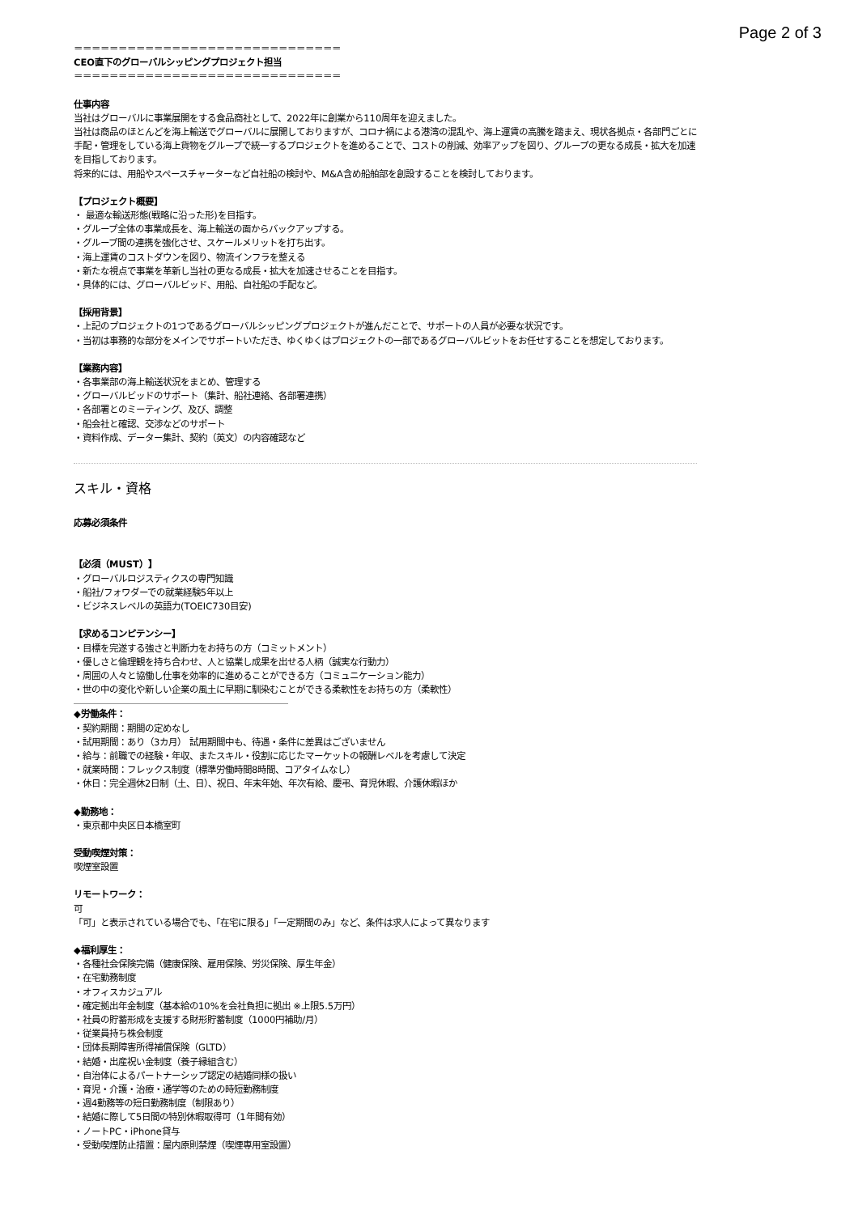Page 2 of 3
＝＝＝＝＝＝＝＝＝＝＝＝＝＝＝＝＝＝＝＝＝＝＝＝＝＝＝＝＝＝
CEO直下のグローバルシッピングプロジェクト担当
＝＝＝＝＝＝＝＝＝＝＝＝＝＝＝＝＝＝＝＝＝＝＝＝＝＝＝＝＝＝
仕事内容
当社はグローバルに事業展開をする食品商社として、2022年に創業から110周年を迎えました。
当社は商品のほとんどを海上輸送でグローバルに展開しておりますが、コロナ禍による港湾の混乱や、海上運賃の高騰を踏まえ、現状各拠点・各部門ごとに手配・管理をしている海上貨物をグループで統一するプロジェクトを進めることで、コストの削減、効率アップを図り、グループの更なる成長・拡大を加速を目指しております。
将来的には、用船やスペースチャーターなど自社船の検討や、M&A含め船舶部を創設することを検討しております。
【プロジェクト概要】
・ 最適な輸送形態(戦略に沿った形)を目指す。
・グループ全体の事業成長を、海上輸送の面からバックアップする。
・グループ間の連携を強化させ、スケールメリットを打ち出す。
・海上運賃のコストダウンを図り、物流インフラを整える
・新たな視点で事業を革新し当社の更なる成長・拡大を加速させることを目指す。
・具体的には、グローバルビッド、用船、自社船の手配など。
【採用背景】
・上記のプロジェクトの1つであるグローバルシッピングプロジェクトが進んだことで、サポートの人員が必要な状況です。
・当初は事務的な部分をメインでサポートいただき、ゆくゆくはプロジェクトの一部であるグローバルビットをお任せすることを想定しております。
【業務内容】
・各事業部の海上輸送状況をまとめ、管理する
・グローバルビッドのサポート（集計、船社連絡、各部署連携）
・各部署とのミーティング、及び、調整
・船会社と確認、交渉などのサポート
・資料作成、データー集計、契約（英文）の内容確認など
スキル・資格
応募必須条件
【必須（MUST）】
・グローバルロジスティクスの専門知識
・船社/フォワダーでの就業経験5年以上
・ビジネスレベルの英語力(TOEIC730目安)
【求めるコンピテンシー】
・目標を完遂する強さと判断力をお持ちの方（コミットメント）
・優しさと倫理観を持ち合わせ、人と協業し成果を出せる人柄（誠実な行動力）
・周囲の人々と協働し仕事を効率的に進めることができる方（コミュニケーション能力）
・世の中の変化や新しい企業の風土に早期に馴染むことができる柔軟性をお持ちの方（柔軟性）
◆労働条件：
・契約期間：期間の定めなし
・試用期間：あり（3カ月） 試用期間中も、待遇・条件に差異はございません
・給与：前職での経験・年収、またスキル・役割に応じたマーケットの報酬レベルを考慮して決定
・就業時間：フレックス制度（標準労働時間8時間、コアタイムなし）
・休日：完全週休2日制（土、日）、祝日、年末年始、年次有給、慶弔、育児休暇、介護休暇ほか
◆勤務地：
・東京都中央区日本橋室町
受動喫煙対策：
喫煙室設置
リモートワーク：
可
「可」と表示されている場合でも、「在宅に限る」「一定期間のみ」など、条件は求人によって異なります
◆福利厚生：
・各種社会保険完備（健康保険、雇用保険、労災保険、厚生年金）
・在宅勤務制度
・オフィスカジュアル
・確定拠出年金制度（基本給の10%を会社負担に拠出 ※上限5.5万円）
・社員の貯蓄形成を支援する財形貯蓄制度（1000円補助/月）
・従業員持ち株会制度
・団体長期障害所得補償保険（GLTD）
・結婚・出産祝い金制度（養子縁組含む）
・自治体によるパートナーシップ認定の結婚同様の扱い
・育児・介護・治療・通学等のための時短勤務制度
・週4勤務等の短日勤務制度（制限あり）
・結婚に際して5日間の特別休暇取得可（1年間有効）
・ノートPC・iPhone貸与
・受動喫煙防止措置：屋内原則禁煙（喫煙専用室設置）